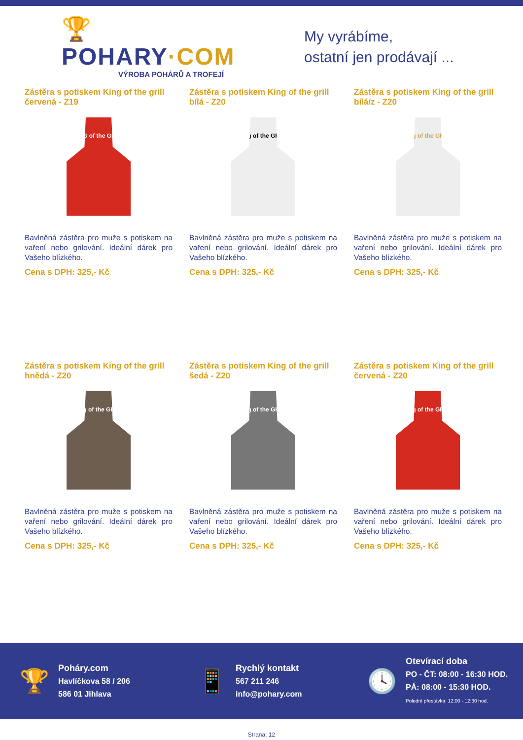🏆 POHARY·COM
VÝROBA POHÁRŮ A TROFEJÍ
My vyrábíme,
ostatní jen prodávají ...
Zástěra s potiskem King of the grill červená - Z19
KING of the GRILL
Bavlněná zástěra pro muže s potiskem na vaření nebo grilování. Ideální dárek pro Vašeho blízkého.
Cena s DPH: 325,- Kč
Zástěra s potiskem King of the grill bílá - Z20
King of the GRILL
Bavlněná zástěra pro muže s potiskem na vaření nebo grilování. Ideální dárek pro Vašeho blízkého.
Cena s DPH: 325,- Kč
Zástěra s potiskem King of the grill bílá/z - Z20
King of the GRILL
Bavlněná zástěra pro muže s potiskem na vaření nebo grilování. Ideální dárek pro Vašeho blízkého.
Cena s DPH: 325,- Kč
Zástěra s potiskem King of the grill hnědá - Z20
King of the GRILL
Bavlněná zástěra pro muže s potiskem na vaření nebo grilování. Ideální dárek pro Vašeho blízkého.
Cena s DPH: 325,- Kč
Zástěra s potiskem King of the grill šedá - Z20
King of the GRILL
Bavlněná zástěra pro muže s potiskem na vaření nebo grilování. Ideální dárek pro Vašeho blízkého.
Cena s DPH: 325,- Kč
Zástěra s potiskem King of the grill červená - Z20
King of the GRILL
Bavlněná zástěra pro muže s potiskem na vaření nebo grilování. Ideální dárek pro Vašeho blízkého.
Cena s DPH: 325,- Kč
🏆
Poháry.com
Havlíčkova 58 / 206
586 01 Jihlava
📱
Rychlý kontakt
567 211 246
info@pohary.com
🕓
Otevírací doba
PO - ČT: 08:00 - 16:30 HOD.
PÁ: 08:00 - 15:30 HOD.
Polední přestávka: 12:00 - 12:30 hod.
Strana: 12